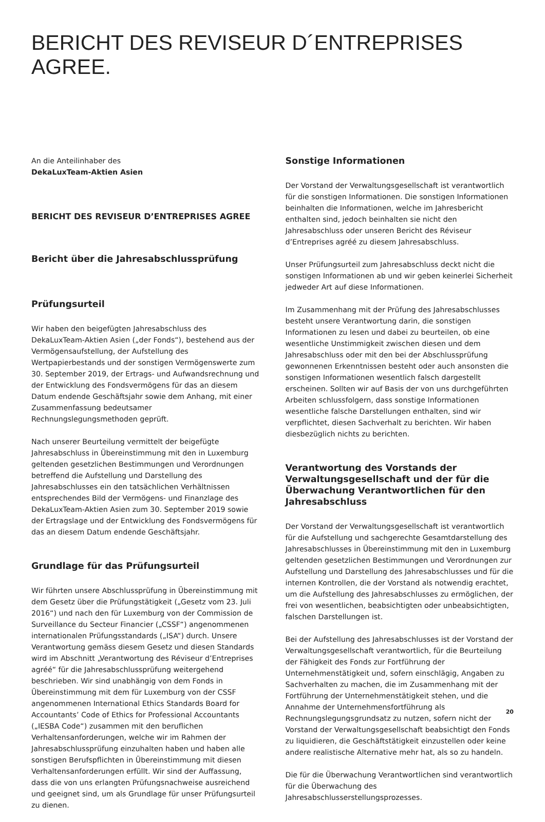BERICHT DES REVISEUR D´ENTREPRISES AGREE.
An die Anteilinhaber des
DekaLuxTeam-Aktien Asien
BERICHT DES REVISEUR D’ENTREPRISES AGREE
Bericht über die Jahresabschlussprüfung
Prüfungsurteil
Wir haben den beigefügten Jahresabschluss des DekaLuxTeam-Aktien Asien („der Fonds“), bestehend aus der Vermögensaufstellung, der Aufstellung des Wertpapierbestands und der sonstigen Vermögenswerte zum 30. September 2019, der Ertrags- und Aufwandsrechnung und der Entwicklung des Fondsvermögens für das an diesem Datum endende Geschäftsjahr sowie dem Anhang, mit einer Zusammenfassung bedeutsamer Rechnungslegungsmethoden geprüft.
Nach unserer Beurteilung vermittelt der beigefügte Jahresabschluss in Übereinstimmung mit den in Luxemburg geltenden gesetzlichen Bestimmungen und Verordnungen betreffend die Aufstellung und Darstellung des Jahresabschlusses ein den tatsächlichen Verhältnissen entsprechendes Bild der Vermögens- und Finanzlage des DekaLuxTeam-Aktien Asien zum 30. September 2019 sowie der Ertragslage und der Entwicklung des Fondsvermögens für das an diesem Datum endende Geschäftsjahr.
Grundlage für das Prüfungsurteil
Wir führten unsere Abschlussprüfung in Übereinstimmung mit dem Gesetz über die Prüfungstätigkeit („Gesetz vom 23. Juli 2016“) und nach den für Luxemburg von der Commission de Surveillance du Secteur Financier („CSSF“) angenommenen internationalen Prüfungsstandards („ISA“) durch. Unsere Verantwortung gemäss diesem Gesetz und diesen Standards wird im Abschnitt „Verantwortung des Réviseur d’Entreprises agréé“ für die Jahresabschlussprüfung weitergehend beschrieben. Wir sind unabhängig von dem Fonds in Übereinstimmung mit dem für Luxemburg von der CSSF angenommenen International Ethics Standards Board for Accountants’ Code of Ethics for Professional Accountants („IESBA Code“) zusammen mit den beruflichen Verhaltensanforderungen, welche wir im Rahmen der Jahresabschlussprüfung einzuhalten haben und haben alle sonstigen Berufspflichten in Übereinstimmung mit diesen Verhaltensanforderungen erfüllt. Wir sind der Auffassung, dass die von uns erlangten Prüfungsnachweise ausreichend und geeignet sind, um als Grundlage für unser Prüfungsurteil zu dienen.
Sonstige Informationen
Der Vorstand der Verwaltungsgesellschaft ist verantwortlich für die sonstigen Informationen. Die sonstigen Informationen beinhalten die Informationen, welche im Jahresbericht enthalten sind, jedoch beinhalten sie nicht den Jahresabschluss oder unseren Bericht des Réviseur d’Entreprises agréé zu diesem Jahresabschluss.
Unser Prüfungsurteil zum Jahresabschluss deckt nicht die sonstigen Informationen ab und wir geben keinerlei Sicherheit jedweder Art auf diese Informationen.
Im Zusammenhang mit der Prüfung des Jahresabschlusses besteht unsere Verantwortung darin, die sonstigen Informationen zu lesen und dabei zu beurteilen, ob eine wesentliche Unstimmigkeit zwischen diesen und dem Jahresabschluss oder mit den bei der Abschlussprüfung gewonnenen Erkenntnissen besteht oder auch ansonsten die sonstigen Informationen wesentlich falsch dargestellt erscheinen. Sollten wir auf Basis der von uns durchgeführten Arbeiten schlussfolgern, dass sonstige Informationen wesentliche falsche Darstellungen enthalten, sind wir verpflichtet, diesen Sachverhalt zu berichten. Wir haben diesbezüglich nichts zu berichten.
Verantwortung des Vorstands der Verwaltungsgesellschaft und der für die Überwachung Verantwortlichen für den Jahresabschluss
Der Vorstand der Verwaltungsgesellschaft ist verantwortlich für die Aufstellung und sachgerechte Gesamtdarstellung des Jahresabschlusses in Übereinstimmung mit den in Luxemburg geltenden gesetzlichen Bestimmungen und Verordnungen zur Aufstellung und Darstellung des Jahresabschlusses und für die internen Kontrollen, die der Vorstand als notwendig erachtet, um die Aufstellung des Jahresabschlusses zu ermöglichen, der frei von wesentlichen, beabsichtigten oder unbeabsichtigten, falschen Darstellungen ist.
Bei der Aufstellung des Jahresabschlusses ist der Vorstand der Verwaltungsgesellschaft verantwortlich, für die Beurteilung der Fähigkeit des Fonds zur Fortführung der Unternehmenstätigkeit und, sofern einschlägig, Angaben zu Sachverhalten zu machen, die im Zusammenhang mit der Fortführung der Unternehmenstätigkeit stehen, und die Annahme der Unternehmensfortführung als Rechnungslegungsgrundsatz zu nutzen, sofern nicht der Vorstand der Verwaltungsgesellschaft beabsichtigt den Fonds zu liquidieren, die Geschäftstätigkeit einzustellen oder keine andere realistische Alternative mehr hat, als so zu handeln.
Die für die Überwachung Verantwortlichen sind verantwortlich für die Überwachung des Jahresabschlusserstellungsprozesses.
20